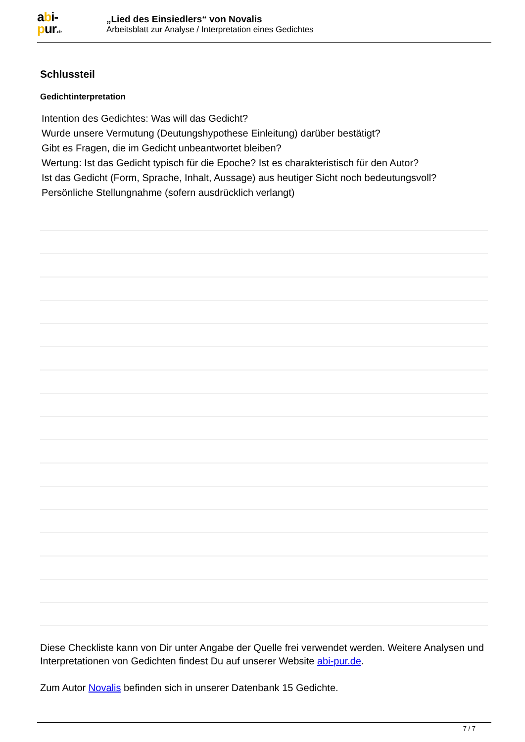abi-
pur.de
„Lied des Einsiedlers“ von Novalis
Arbeitsblatt zur Analyse / Interpretation eines Gedichtes
Schlussteil
Gedichtinterpretation
Intention des Gedichtes: Was will das Gedicht?
Wurde unsere Vermutung (Deutungshypothese Einleitung) darüber bestätigt?
Gibt es Fragen, die im Gedicht unbeantwortet bleiben?
Wertung: Ist das Gedicht typisch für die Epoche? Ist es charakteristisch für den Autor?
Ist das Gedicht (Form, Sprache, Inhalt, Aussage) aus heutiger Sicht noch bedeutungsvoll?
Persönliche Stellungnahme (sofern ausdrücklich verlangt)
Diese Checkliste kann von Dir unter Angabe der Quelle frei verwendet werden. Weitere Analysen und Interpretationen von Gedichten findest Du auf unserer Website abi-pur.de.
Zum Autor Novalis befinden sich in unserer Datenbank 15 Gedichte.
7 / 7